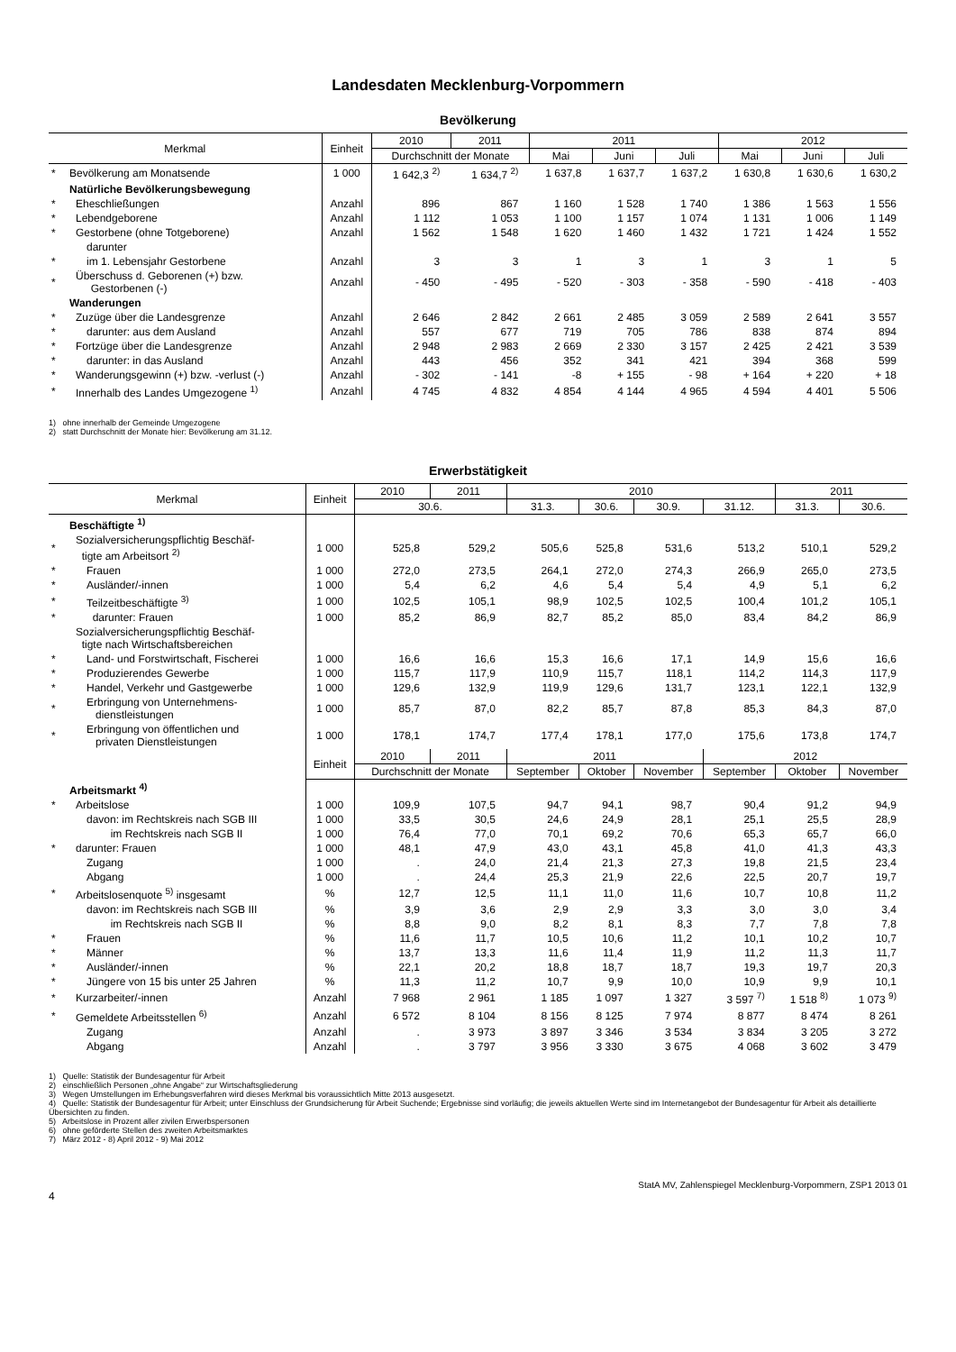Landesdaten Mecklenburg-Vorpommern
Bevölkerung
| Merkmal | | Einheit | 2010 | 2011 | 2011 | | | 2012 | | |
| --- | --- | --- | --- | --- | --- | --- | --- | --- | --- | --- |
| | | | Durchschnitt der Monate | | Mai | Juni | Juli | Mai | Juni | Juli |
| * | Bevölkerung am Monatsende | 1 000 | 1 642,3 <sup>2)</sup> | 1 634,7 <sup>2)</sup> | 1 637,8 | 1 637,7 | 1 637,2 | 1 630,8 | 1 630,6 | 1 630,2 |
| | Natürliche Bevölkerungsbewegung | | | | | | | | | |
| * | Eheschließungen | Anzahl | 896 | 867 | 1 160 | 1 528 | 1 740 | 1 386 | 1 563 | 1 556 |
| * | Lebendgeborene | Anzahl | 1 112 | 1 053 | 1 100 | 1 157 | 1 074 | 1 131 | 1 006 | 1 149 |
| * | Gestorbene (ohne Totgeborene) | Anzahl | 1 562 | 1 548 | 1 620 | 1 460 | 1 432 | 1 721 | 1 424 | 1 552 |
| | darunter | | | | | | | | | |
| * | im 1. Lebensjahr Gestorbene | Anzahl | 3 | 3 | 1 | 3 | 1 | 3 | 1 | 5 |
| * | Überschuss d. Geborenen (+) bzw. Gestorbenen (-) | Anzahl | - 450 | - 495 | - 520 | - 303 | - 358 | - 590 | - 418 | - 403 |
| | Wanderungen | | | | | | | | | |
| * | Zuzüge über die Landesgrenze | Anzahl | 2 646 | 2 842 | 2 661 | 2 485 | 3 059 | 2 589 | 2 641 | 3 557 |
| * | darunter: aus dem Ausland | Anzahl | 557 | 677 | 719 | 705 | 786 | 838 | 874 | 894 |
| * | Fortzüge über die Landesgrenze | Anzahl | 2 948 | 2 983 | 2 669 | 2 330 | 3 157 | 2 425 | 2 421 | 3 539 |
| * | darunter: in das Ausland | Anzahl | 443 | 456 | 352 | 341 | 421 | 394 | 368 | 599 |
| * | Wanderungsgewinn (+) bzw. -verlust (-) | Anzahl | - 302 | - 141 | -8 | + 155 | - 98 | + 164 | + 220 | + 18 |
| * | Innerhalb des Landes Umgezogene <sup>1)</sup> | Anzahl | 4 745 | 4 832 | 4 854 | 4 144 | 4 965 | 4 594 | 4 401 | 5 506 |
1) ohne innerhalb der Gemeinde Umgezogene
2) statt Durchschnitt der Monate hier: Bevölkerung am 31.12.
Erwerbstätigkeit
| Merkmal | | Einheit | 2010 | 2011 | 2010 | | | | 2011 | |
| --- | --- | --- | --- | --- | --- | --- | --- | --- | --- | --- |
| | | | 30.6. | | 31.3. | 30.6. | 30.9. | 31.12. | 31.3. | 30.6. |
| | Beschäftigte <sup>1)</sup> | | | | | | | | | |
| * | Sozialversicherungspflichtig Beschäf- tigte am Arbeitsort <sup>2)</sup> | 1 000 | 525,8 | 529,2 | 505,6 | 525,8 | 531,6 | 513,2 | 510,1 | 529,2 |
| * | Frauen | 1 000 | 272,0 | 273,5 | 264,1 | 272,0 | 274,3 | 266,9 | 265,0 | 273,5 |
| * | Ausländer/-innen | 1 000 | 5,4 | 6,2 | 4,6 | 5,4 | 5,4 | 4,9 | 5,1 | 6,2 |
| * | Teilzeitbeschäftigte <sup>3)</sup> | 1 000 | 102,5 | 105,1 | 98,9 | 102,5 | 102,5 | 100,4 | 101,2 | 105,1 |
| * | darunter: Frauen | 1 000 | 85,2 | 86,9 | 82,7 | 85,2 | 85,0 | 83,4 | 84,2 | 86,9 |
| | Sozialversicherungspflichtig Beschäf- tigte nach Wirtschaftsbereichen | | | | | | | | | |
| * | Land- und Forstwirtschaft, Fischerei | 1 000 | 16,6 | 16,6 | 15,3 | 16,6 | 17,1 | 14,9 | 15,6 | 16,6 |
| * | Produzierendes Gewerbe | 1 000 | 115,7 | 117,9 | 110,9 | 115,7 | 118,1 | 114,2 | 114,3 | 117,9 |
| * | Handel, Verkehr und Gastgewerbe | 1 000 | 129,6 | 132,9 | 119,9 | 129,6 | 131,7 | 123,1 | 122,1 | 132,9 |
| * | Erbringung von Unternehmens- dienstleistungen | 1 000 | 85,7 | 87,0 | 82,2 | 85,7 | 87,8 | 85,3 | 84,3 | 87,0 |
| * | Erbringung von öffentlichen und privaten Dienstleistungen | 1 000 | 178,1 | 174,7 | 177,4 | 178,1 | 177,0 | 175,6 | 173,8 | 174,7 |
| | | Einheit | 2010 | 2011 | 2011 | | | 2012 | | |
| | | | Durchschnitt der Monate | | September | Oktober | November | September | Oktober | November |
| | Arbeitsmarkt <sup>4)</sup> | | | | | | | | | |
| * | Arbeitslose | 1 000 | 109,9 | 107,5 | 94,7 | 94,1 | 98,7 | 90,4 | 91,2 | 94,9 |
| | davon: im Rechtskreis nach SGB III | 1 000 | 33,5 | 30,5 | 24,6 | 24,9 | 28,1 | 25,1 | 25,5 | 28,9 |
| | im Rechtskreis nach SGB II | 1 000 | 76,4 | 77,0 | 70,1 | 69,2 | 70,6 | 65,3 | 65,7 | 66,0 |
| * | darunter: Frauen | 1 000 | 48,1 | 47,9 | 43,0 | 43,1 | 45,8 | 41,0 | 41,3 | 43,3 |
| | Zugang | 1 000 | . | 24,0 | 21,4 | 21,3 | 27,3 | 19,8 | 21,5 | 23,4 |
| | Abgang | 1 000 | . | 24,4 | 25,3 | 21,9 | 22,6 | 22,5 | 20,7 | 19,7 |
| * | Arbeitslosenquote <sup>5)</sup> insgesamt | % | 12,7 | 12,5 | 11,1 | 11,0 | 11,6 | 10,7 | 10,8 | 11,2 |
| | davon: im Rechtskreis nach SGB III | % | 3,9 | 3,6 | 2,9 | 2,9 | 3,3 | 3,0 | 3,0 | 3,4 |
| | im Rechtskreis nach SGB II | % | 8,8 | 9,0 | 8,2 | 8,1 | 8,3 | 7,7 | 7,8 | 7,8 |
| * | Frauen | % | 11,6 | 11,7 | 10,5 | 10,6 | 11,2 | 10,1 | 10,2 | 10,7 |
| * | Männer | % | 13,7 | 13,3 | 11,6 | 11,4 | 11,9 | 11,2 | 11,3 | 11,7 |
| * | Ausländer/-innen | % | 22,1 | 20,2 | 18,8 | 18,7 | 18,7 | 19,3 | 19,7 | 20,3 |
| * | Jüngere von 15 bis unter 25 Jahren | % | 11,3 | 11,2 | 10,7 | 9,9 | 10,0 | 10,9 | 9,9 | 10,1 |
| * | Kurzarbeiter/-innen | Anzahl | 7 968 | 2 961 | 1 185 | 1 097 | 1 327 | 3 597 <sup>7)</sup> | 1 518 <sup>8)</sup> | 1 073 <sup>9)</sup> |
| * | Gemeldete Arbeitsstellen <sup>6)</sup> | Anzahl | 6 572 | 8 104 | 8 156 | 8 125 | 7 974 | 8 877 | 8 474 | 8 261 |
| | Zugang | Anzahl | . | 3 973 | 3 897 | 3 346 | 3 534 | 3 834 | 3 205 | 3 272 |
| | Abgang | Anzahl | . | 3 797 | 3 956 | 3 330 | 3 675 | 4 068 | 3 602 | 3 479 |
1) Quelle: Statistik der Bundesagentur für Arbeit
2) einschließlich Personen „ohne Angabe“ zur Wirtschaftsgliederung
3) Wegen Umstellungen im Erhebungsverfahren wird dieses Merkmal bis voraussichtlich Mitte 2013 ausgesetzt.
4) Quelle: Statistik der Bundesagentur für Arbeit; unter Einschluss der Grundsicherung für Arbeit Suchende; Ergebnisse sind vorläufig; die jeweils aktuellen Werte sind im Internetangebot der Bundesagentur für Arbeit als detaillierte Übersichten zu finden.
5) Arbeitslose in Prozent aller zivilen Erwerbspersonen
6) ohne geförderte Stellen des zweiten Arbeitsmarktes
7) März 2012 - 8) April 2012 - 9) Mai 2012
StatA MV, Zahlenspiegel Mecklenburg-Vorpommern, ZSP1 2013 01
4